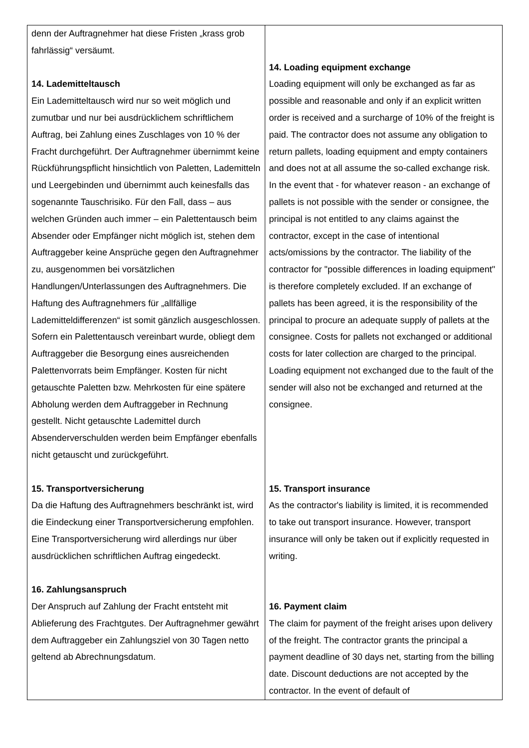| denn der Auftragnehmer hat diese Fristen „krass grob fahrlässig“ versäumt. 14. Lademitteltausch Ein Lademitteltausch wird nur so weit möglich und zumutbar und nur bei ausdrücklichem schriftlichem Auftrag, bei Zahlung eines Zuschlages von 10 % der Fracht durchgeführt. Der Auftragnehmer übernimmt keine Rückführungspflicht hinsichtlich von Paletten, Lademitteln und Leergebinden und übernimmt auch keinesfalls das sogenannte Tauschrisiko. Für den Fall, dass – aus welchen Gründen auch immer – ein Palettentausch beim Absender oder Empfänger nicht möglich ist, stehen dem Auftraggeber keine Ansprüche gegen den Auftragnehmer zu, ausgenommen bei vorsätzlichen Handlungen/Unterlassungen des Auftragnehmers. Die Haftung des Auftragnehmers für „allfällige Lademitteldifferenzen“ ist somit gänzlich ausgeschlossen. Sofern ein Palettentausch vereinbart wurde, obliegt dem Auftraggeber die Besorgung eines ausreichenden Palettenvorrats beim Empfänger. Kosten für nicht getauschte Paletten bzw. Mehrkosten für eine spätere Abholung werden dem Auftraggeber in Rechnung gestellt. Nicht getauschte Lademittel durch Absenderverschulden werden beim Empfänger ebenfalls nicht getauscht und zurückgeführt. 15. Transportversicherung Da die Haftung des Auftragnehmers beschränkt ist, wird die Eindeckung einer Transportversicherung empfohlen. Eine Transportversicherung wird allerdings nur über ausdrücklichen schriftlichen Auftrag eingedeckt. 16. Zahlungsanspruch Der Anspruch auf Zahlung der Fracht entsteht mit Ablieferung des Frachtgutes. Der Auftragnehmer gewährt dem Auftraggeber ein Zahlungsziel von 30 Tagen netto geltend ab Abrechnungsdatum. | 14. Loading equipment exchange Loading equipment will only be exchanged as far as possible and reasonable and only if an explicit written order is received and a surcharge of 10% of the freight is paid. The contractor does not assume any obligation to return pallets, loading equipment and empty containers and does not at all assume the so-called exchange risk. In the event that - for whatever reason - an exchange of pallets is not possible with the sender or consignee, the principal is not entitled to any claims against the contractor, except in the case of intentional acts/omissions by the contractor. The liability of the contractor for "possible differences in loading equipment" is therefore completely excluded. If an exchange of pallets has been agreed, it is the responsibility of the principal to procure an adequate supply of pallets at the consignee. Costs for pallets not exchanged or additional costs for later collection are charged to the principal. Loading equipment not exchanged due to the fault of the sender will also not be exchanged and returned at the consignee. 15. Transport insurance As the contractor's liability is limited, it is recommended to take out transport insurance. However, transport insurance will only be taken out if explicitly requested in writing. 16. Payment claim The claim for payment of the freight arises upon delivery of the freight. The contractor grants the principal a payment deadline of 30 days net, starting from the billing date. Discount deductions are not accepted by the contractor. In the event of default of |